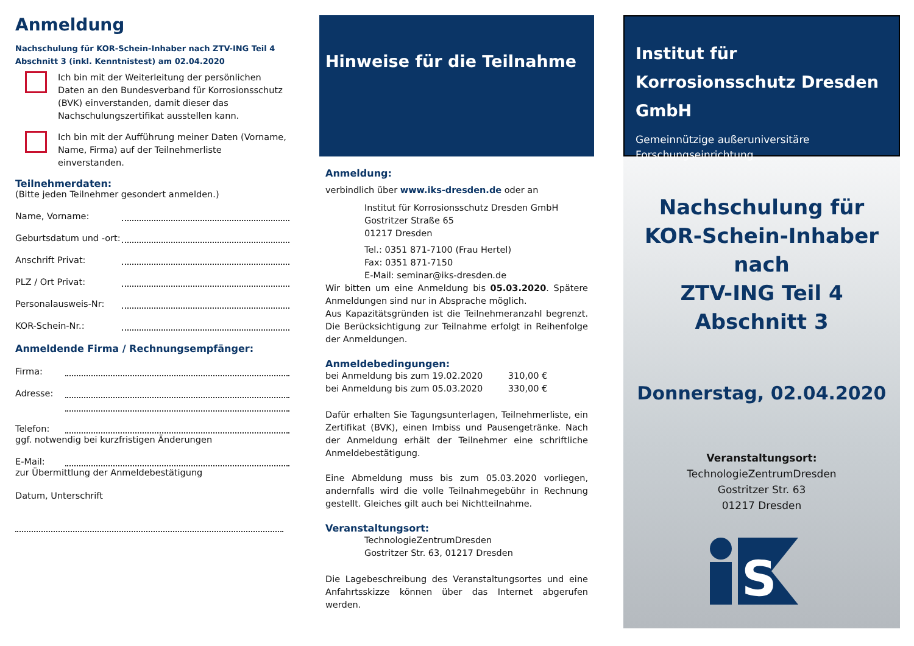Anmeldung
Nachschulung für KOR-Schein-Inhaber nach ZTV-ING Teil 4
Abschnitt 3 (inkl. Kenntnistest) am 02.04.2020
Ich bin mit der Weiterleitung der persönlichen Daten an den Bundesverband für Korrosionsschutz (BVK) einverstanden, damit dieser das Nachschulungszertifikat ausstellen kann.
Ich bin mit der Aufführung meiner Daten (Vorname, Name, Firma) auf der Teilnehmerliste einverstanden.
Teilnehmerdaten:
(Bitte jeden Teilnehmer gesondert anmelden.)
Name, Vorname:
Geburtsdatum und -ort:
Anschrift Privat:
PLZ / Ort Privat:
Personalausweis-Nr:
KOR-Schein-Nr.:
Anmeldende Firma / Rechnungsempfänger:
Firma:
Adresse:
Telefon:
ggf. notwendig bei kurzfristigen Änderungen
E-Mail:
zur Übermittlung der Anmeldebestätigung
Datum, Unterschrift
Hinweise für die Teilnahme
Anmeldung:
verbindlich über www.iks-dresden.de oder an
Institut für Korrosionsschutz Dresden GmbH
Gostritzer Straße 65
01217 Dresden
Tel.: 0351 871-7100 (Frau Hertel)
Fax: 0351 871-7150
E-Mail: seminar@iks-dresden.de
Wir bitten um eine Anmeldung bis 05.03.2020. Spätere Anmeldungen sind nur in Absprache möglich.
Aus Kapazitätsgründen ist die Teilnehmeranzahl begrenzt. Die Berücksichtigung zur Teilnahme erfolgt in Reihenfolge der Anmeldungen.
Anmeldebedingungen:
bei Anmeldung bis zum 19.02.2020 310,00 €
bei Anmeldung bis zum 05.03.2020 330,00 €
Dafür erhalten Sie Tagungsunterlagen, Teilnehmerliste, ein Zertifikat (BVK), einen Imbiss und Pausengetränke. Nach der Anmeldung erhält der Teilnehmer eine schriftliche Anmeldebestätigung.
Eine Abmeldung muss bis zum 05.03.2020 vorliegen, andernfalls wird die volle Teilnahmegebühr in Rechnung gestellt. Gleiches gilt auch bei Nichtteilnahme.
Veranstaltungsort:
TechnologieZentrumDresden
Gostritzer Str. 63, 01217 Dresden
Die Lagebeschreibung des Veranstaltungsortes und eine Anfahrtsskizze können über das Internet abgerufen werden.
Institut für Korrosionsschutz Dresden GmbH
Gemeinnützige außeruniversitäre Forschungseinrichtung
Nachschulung für
KOR-Schein-Inhaber nach
ZTV-ING Teil 4 Abschnitt 3
Donnerstag, 02.04.2020
Veranstaltungsort:
TechnologieZentrumDresden
Gostritzer Str. 63
01217 Dresden
S